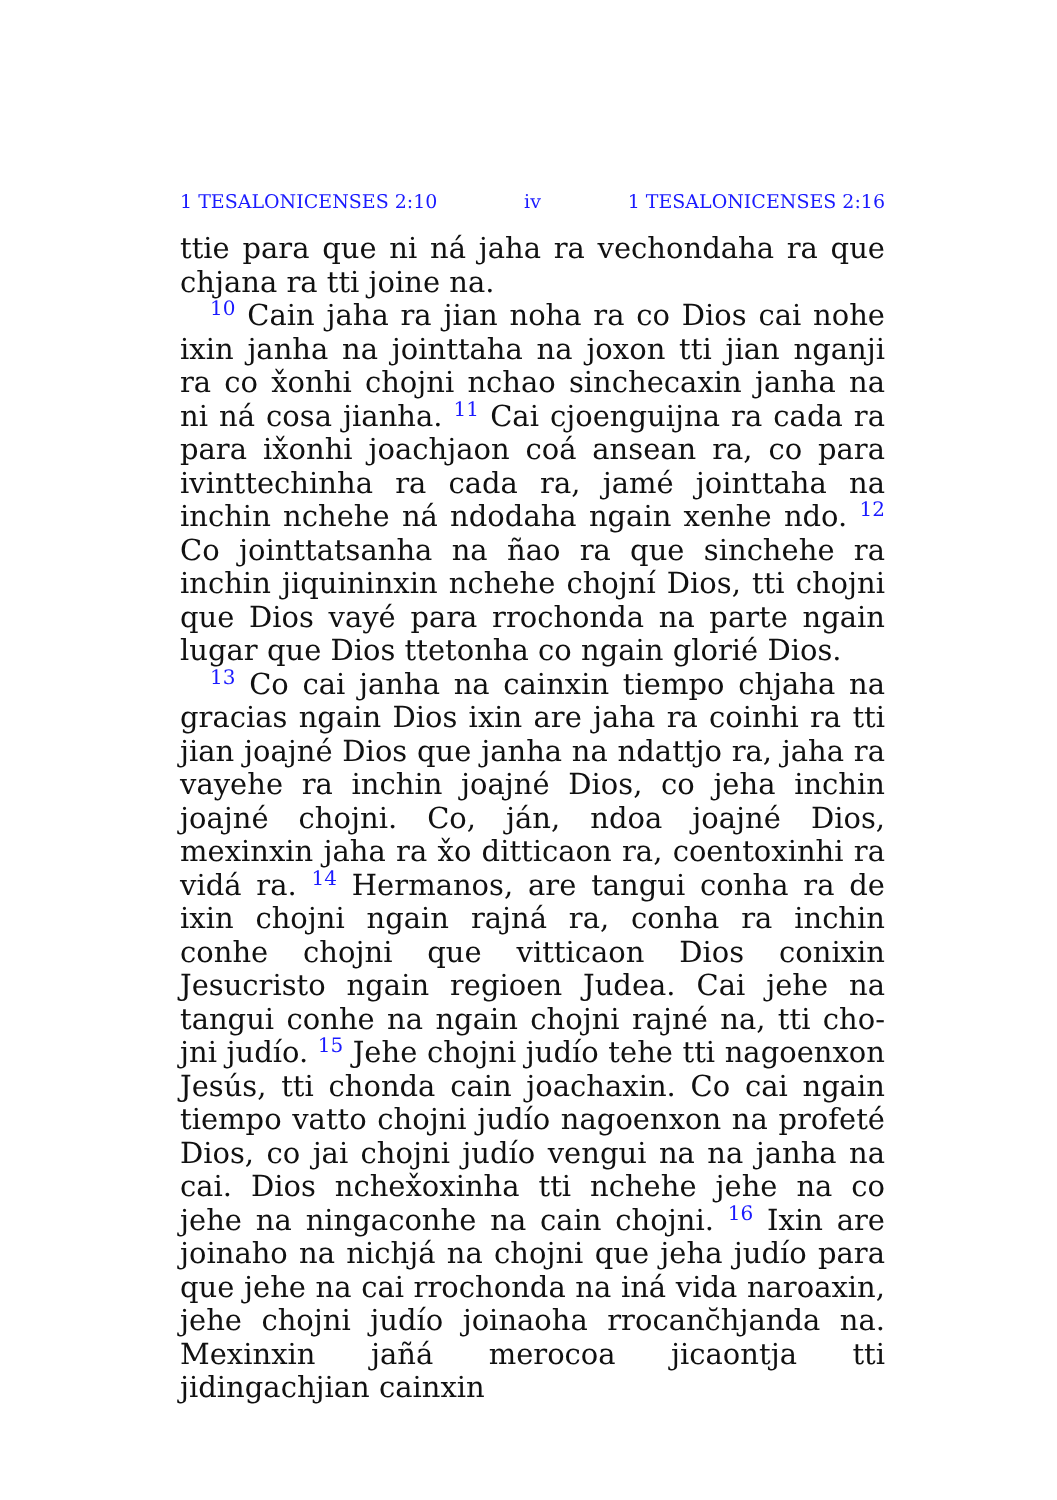1 TESALONICENSES 2:10 iv 1 TESALONICENSES 2:16
ttie para que ni ná jaha ra vechondaha ra que chjana ra tti joine na.
<sup>10</sup> Cain jaha ra jian noha ra co Dios cai nohe ixin janha na jointtaha na joxon tti jian nganji ra co x̌onhi chojni nchao sinchecaxin janha na ni ná cosa jianha. <sup>11</sup> Cai cjoenguijna ra cada ra para ix̌onhi joachjaon coá ansean ra, co para ivinttechinha ra cada ra, jamé jointtaha na inchin nchehe ná ndodaha ngain xenhe ndo. <sup>12</sup> Co joint­tatsanha na ñao ra que sinchehe ra inchin jiquin­inxin nchehe chojní Dios, tti chojni que Dios vayé para rrochonda na parte ngain lugar que Dios ttetonha co ngain glorié Dios.
<sup>13</sup> Co cai janha na cainxin tiempo chjaha na gracias ngain Dios ixin are jaha ra coinhi ra tti jian joajné Dios que janha na ndattjo ra, jaha ra vayehe ra inchin joajné Dios, co jeha inchin joajné chojni. Co, ján, ndoa joajné Dios, mexinxin jaha ra x̌o ditticaon ra, coentoxinhi ra vidá ra. <sup>14</sup> Hermanos, are tangui conha ra de ixin chojni ngain rajná ra, conha ra inchin conhe chojni que vitticaon Dios conixin Jesucristo ngain regioen Judea. Cai jehe na tangui conhe na ngain chojni rajné na, tti cho­jni judío. <sup>15</sup> Jehe chojni judío tehe tti nagoenxon Jesús, tti chonda cain joachaxin. Co cai ngain tiempo vatto chojni judío nagoenxon na profeté Dios, co jai chojni judío vengui na na janha na cai. Dios nchex̌oxinha tti nchehe jehe na co jehe na ningaconhe na cain chojni. <sup>16</sup> Ixin are joinaho na nichjá na chojni que jeha judío para que jehe na cai rrochonda na iná vida naroaxin, jehe cho­jni judío joinaoha rrocanc̆hjanda na. Mexinxin jañá merocoa jicaontja tti jidingachjian cainxin